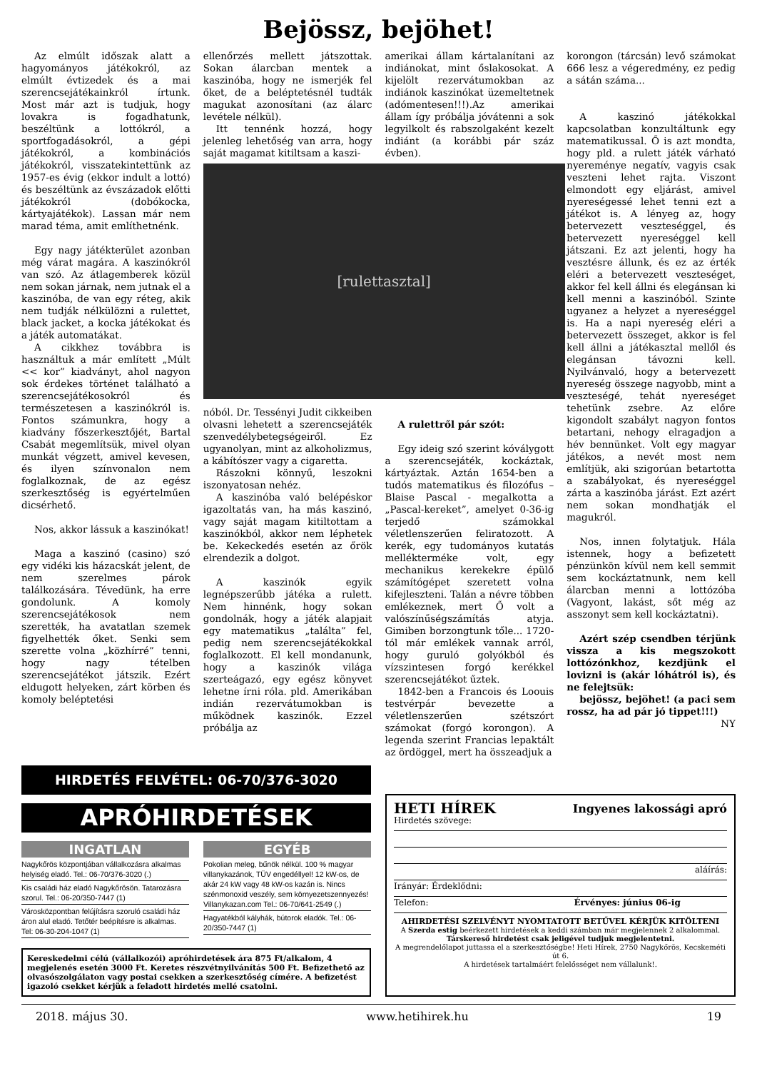Bejössz, bejöhet!
Az elmúlt időszak alatt a hagyományos játékokról, az elmúlt évtizedek és a mai szerencsejátékainkról írtunk. Most már azt is tudjuk, hogy lovakra is fogadhatunk, beszéltünk a lottókról, a sportfogadásokról, a gépi játékokról, a kombinációs játékokról, visszatekintettünk az 1957-es évig (ekkor indult a lottó) és beszéltünk az évszázadok előtti játékokról (dobókocka, kártyajátékok). Lassan már nem marad téma, amit említhetnénk.
Egy nagy játékterület azonban még várat magára. A kaszinókról van szó. Az átlagemberek közül nem sokan járnak, nem jutnak el a kaszinóba, de van egy réteg, akik nem tudják nélkülözni a rulettet, black jacket, a kocka játékokat és a játék automatákat.
A cikkhez továbbra is használtuk a már említett „Múlt << kor” kiadványt, ahol nagyon sok érdekes történet található a szerencsejátékosokról és természetesen a kaszinókról is. Fontos számunkra, hogy a kiadvány főszerkesztőjét, Bartal Csabát megemlítsük, mivel olyan munkát végzett, amivel kevesen, és ilyen színvonalon nem foglalkoznak, de az egész szerkesztőség is egyértelműen dicsérhető.
Nos, akkor lássuk a kaszinókat!
Maga a kaszinó (casino) szó egy vidéki kis házacskát jelent, de nem szerelmes párok találkozására. Tévedünk, ha erre gondolunk. A komoly szerencsejátékosok nem szerették, ha avatatlan szemek figyelhették őket. Senki sem szerette volna „közhírré” tenni, hogy nagy tételben szerencsejátékot játszik. Ezért eldugott helyeken, zárt körben és komoly beléptetési
ellenőrzés mellett játszottak. Sokan álarcban mentek a kaszinóba, hogy ne ismerjék fel őket, de a beléptetésnél tudták magukat azonosítani (az álarc levétele nélkül).
Itt tennénk hozzá, hogy jelenleg lehetőség van arra, hogy saját magamat kitiltsam a kaszi-
[rulettasztal]
nóból. Dr. Tessényi Judit cikkeiben olvasni lehetett a szerencsejáték szenvedélybetegségeiről. Ez ugyanolyan, mint az alkoholizmus, a kábítószer vagy a cigaretta.
Rászokni könnyű, leszokni iszonyatosan nehéz.
A kaszinóba való belépéskor igazoltatás van, ha más kaszinó, vagy saját magam kitiltottam a kaszinókból, akkor nem léphetek be. Kekeckedés esetén az őrök elrendezik a dolgot.
A kaszinók egyik legnépszerűbb játéka a rulett. Nem hinnénk, hogy sokan gondolnák, hogy a játék alapjait egy matematikus „találta” fel, pedig nem szerencsejátékokkal foglalkozott. El kell mondanunk, hogy a kaszinók világa szerteágazó, egy egész könyvet lehetne írni róla. pld. Amerikában indián rezervátumokban is működnek kaszinók. Ezzel próbálja az
amerikai állam kártalanítani az indiánokat, mint őslakosokat. A kijelölt rezervátumokban az indiánok kaszinókat üzemeltetnek (adómentesen!!!).Az amerikai állam így próbálja jóvátenni a sok legyilkolt és rabszolgaként kezelt indiánt (a korábbi pár száz évben).
A rulettről pár szót:
Egy ideig szó szerint kóválygott a szerencsejáték, kockáztak, kártyáztak. Aztán 1654-ben a tudós matematikus és filozófus – Blaise Pascal - megalkotta a „Pascal-kereket”, amelyet 0-36-ig terjedő számokkal véletlenszerűen feliratozott. A kerék, egy tudományos kutatás melléktermé­ke volt, egy mechanikus kerekekre épülő számítógépet szeretett volna kifejleszteni. Talán a névre többen emlékeznek, mert Ő volt a valószínűségszámítás atyja. Gimiben borzongtunk tőle... 1720-tól már emlékek vannak arról, hogy guruló golyókból és vízszintesen forgó kerékkel szerencsejátékot űztek.
1842-ben a Francois és Loouis testvérpár bevezette a véletlenszerűen szétszórt számokat (forgó korongon). A legenda szerint Francias lepaktált az ördöggel, mert ha összeadjuk a
korongon (tárcsán) levő számokat 666 lesz a végeredmény, ez pedig a sátán száma...
A kaszinó játékokkal kapcsolatban konzultáltunk egy matematikussal. Ő is azt mondta, hogy pld. a rulett játék várható nyereménye negatív, vagyis csak veszteni lehet rajta. Viszont elmondott egy eljárást, amivel nyereségessé lehet tenni ezt a játékot is. A lényeg az, hogy betervezett veszteséggel, és betervezett nyereséggel kell játszani. Ez azt jelenti, hogy ha vesztésre állunk, és ez az érték eléri a betervezett veszteséget, akkor fel kell állni és elegánsan ki kell menni a kaszinóból. Szinte ugyanez a helyzet a nyereséggel is. Ha a napi nyereség eléri a betervezett összeget, akkor is fel kell állni a játékasztal mellől és elegánsan távozni kell. Nyilvánvaló, hogy a betervezett nyereség összege nagyobb, mint a veszteségé, tehát nyereséget tehetünk zsebre. Az előre kigondolt szabályt nagyon fontos betartani, nehogy elragadjon a hév bennünket. Volt egy magyar játékos, a nevét most nem említjük, aki szigorúan betartotta a szabályokat, és nyereséggel zárta a kaszinóba járást. Ezt azért nem sokan mondhatják el magukról.
Nos, innen folytatjuk. Hála istennek, hogy a befizetett pénzünkön kívül nem kell semmit sem kockáztatnunk, nem kell álarcban menni a lottózóba (Vagyont, lakást, sőt még az asszonyt sem kell kockáztatni).
Azért szép csendben térjünk vissza a kis megszokott lottózónkhoz, kezdjünk el lovizni is (akár lóhátról is), és ne felejtsük:
bejössz, bejöhet! (a paci sem rossz, ha ad pár jó tippet!!!)
NY
HIRDETÉS FELVÉTEL: 06-70/376-3020
APRÓHIRDETÉSEK
INGATLAN
Nagykőrös központjában vállalkozásra alkalmas helyiség eladó. Tel.: 06-70/376-3020 (.)
Kis családi ház eladó Nagykőrösön. Tatarozásra szorul. Tel.: 06-20/350-7447 (1)
Városközpontban felújításra szoruló családi ház áron alul eladó. Tetőtér beépítésre is alkalmas. Tel: 06-30-204-1047 (1)
EGYÉB
Pokolian meleg, bűnök nélkül. 100 % magyar villanykazánok, TÜV engedéllyel! 12 kW-os, de akár 24 kW vagy 48 kW-os kazán is. Nincs szénmonoxid veszély, sem környezetszennyezés! Villanykazan.com Tel.: 06-70/641-2549 (.)
Hagyatékból kályhák, bútorok eladók. Tel.: 06-20/350-7447 (1)
Kereskedelmi célú (vállalkozói) apróhirdetések ára 875 Ft/alkalom, 4 megjelenés esetén 3000 Ft. Keretes részvétnyilvánítás 500 Ft. Befizethető az olvasószolgálaton vagy postai csekken a szerkesztőség címére. A befizetést igazoló csekket kérjük a feladott hirdetés mellé csatolni.
HETI HÍREK Ingyenes lakossági apró
Hirdetés szövege:
aláírás:
Irányár: Érdeklődni:
Telefon: Érvényes: június 06-ig
AHIRDETÉSI SZELVÉNYT NYOMTATOTT BETŰVEL KÉRJÜK KITÖLTENI
A Szerda estig beérkezett hirdetések a keddi számban már megjelennek 2 alkalommal.
Társkereső hirdetést csak jeligével tudjuk megjelentetni.
A megrendelőlapot juttassa el a szerkesztőségbe! Heti Hírek, 2750 Nagykőrös, Kecskeméti út 6.
A hirdetések tartalmáért felelősséget nem vállalunk!.
2018. május 30. www.hetihirek.hu 19